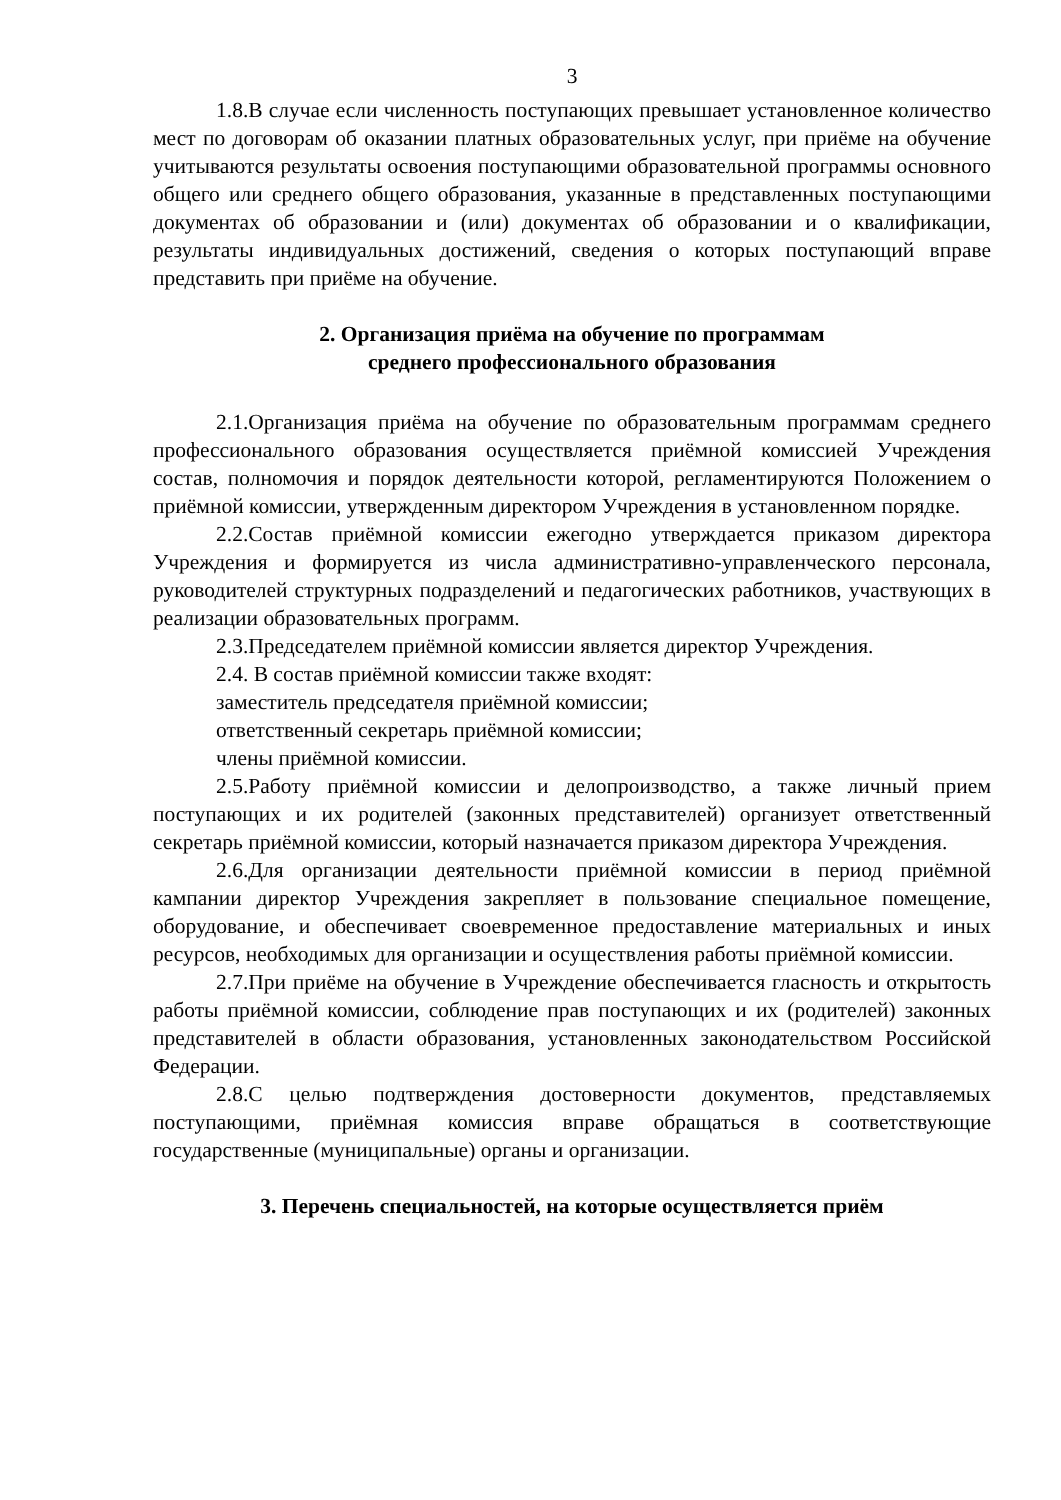3
1.8.В случае если численность поступающих превышает установленное количество мест по договорам об оказании платных образовательных услуг, при приёме на обучение учитываются результаты освоения поступающими образовательной программы основного общего или среднего общего образования, указанные в представленных поступающими документах об образовании и (или) документах об образовании и о квалификации, результаты индивидуальных достижений, сведения о которых поступающий вправе представить при приёме на обучение.
2. Организация приёма на обучение по программам
среднего профессионального образования
2.1.Организация приёма на обучение по образовательным программам среднего профессионального образования осуществляется приёмной комиссией Учреждения состав, полномочия и порядок деятельности которой, регламентируются Положением о приёмной комиссии, утвержденным директором Учреждения в установленном порядке.
2.2.Состав приёмной комиссии ежегодно утверждается приказом директора Учреждения и формируется из числа административно-управленческого персонала, руководителей структурных подразделений и педагогических работников, участвующих в реализации образовательных программ.
2.3.Председателем приёмной комиссии является директор Учреждения.
2.4. В состав приёмной комиссии также входят:
заместитель председателя приёмной комиссии;
ответственный секретарь приёмной комиссии;
члены приёмной комиссии.
2.5.Работу приёмной комиссии и делопроизводство, а также личный прием поступающих и их родителей (законных представителей) организует ответственный секретарь приёмной комиссии, который назначается приказом директора Учреждения.
2.6.Для организации деятельности приёмной комиссии в период приёмной кампании директор Учреждения закрепляет в пользование специальное помещение, оборудование, и обеспечивает своевременное предоставление материальных и иных ресурсов, необходимых для организации и осуществления работы приёмной комиссии.
2.7.При приёме на обучение в Учреждение обеспечивается гласность и открытость работы приёмной комиссии, соблюдение прав поступающих и их (родителей) законных представителей в области образования, установленных законодательством Российской Федерации.
2.8.С целью подтверждения достоверности документов, представляемых поступающими, приёмная комиссия вправе обращаться в соответствующие государственные (муниципальные) органы и организации.
3. Перечень специальностей, на которые осуществляется приём